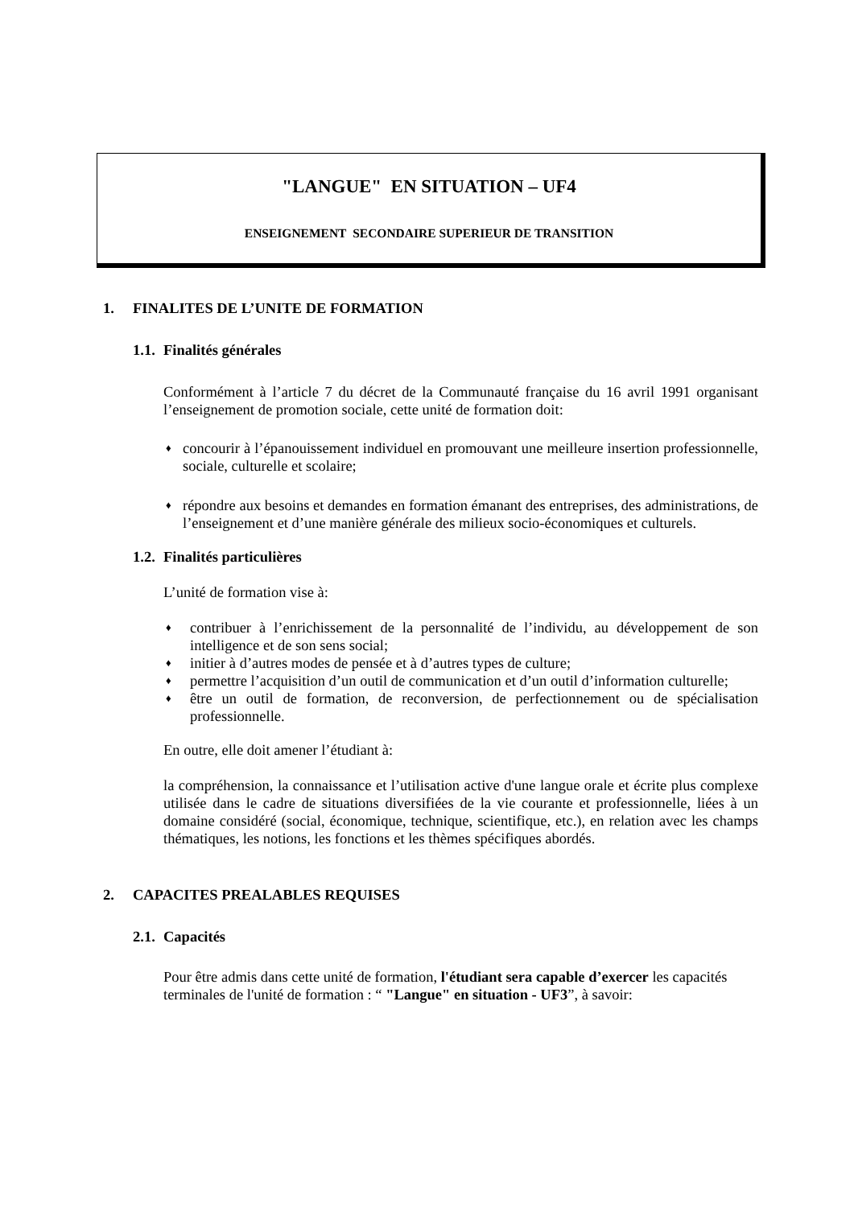"LANGUE" EN SITUATION – UF4
ENSEIGNEMENT SECONDAIRE SUPERIEUR DE TRANSITION
1. FINALITES DE L’UNITE DE FORMATION
1.1. Finalités générales
Conformément à l’article 7 du décret de la Communauté française du 16 avril 1991 organisant l’enseignement de promotion sociale, cette unité de formation doit:
♦ concourir à l’épanouissement individuel en promouvant une meilleure insertion professionnelle, sociale, culturelle et scolaire;
♦ répondre aux besoins et demandes en formation émanant des entreprises, des administrations, de l’enseignement et d’une manière générale des milieux socio-économiques et culturels.
1.2. Finalités particulières
L’unité de formation vise à:
♦ contribuer à l’enrichissement de la personnalité de l’individu, au développement de son intelligence et de son sens social;
♦ initier à d’autres modes de pensée et à d’autres types de culture;
♦ permettre l’acquisition d’un outil de communication et d’un outil d’information culturelle;
♦ être un outil de formation, de reconversion, de perfectionnement ou de spécialisation professionnelle.
En outre, elle doit amener l’étudiant à:
la compréhension, la connaissance et l’utilisation active d'une langue orale et écrite plus complexe utilisée dans le cadre de situations diversifiées de la vie courante et professionnelle, liées à un domaine considéré (social, économique, technique, scientifique, etc.), en relation avec les champs thématiques, les notions, les fonctions et les thèmes spécifiques abordés.
2. CAPACITES PREALABLES REQUISES
2.1. Capacités
Pour être admis dans cette unité de formation, l'étudiant sera capable d’exercer les capacités terminales de l'unité de formation : “ "Langue" en situation - UF3”, à savoir: